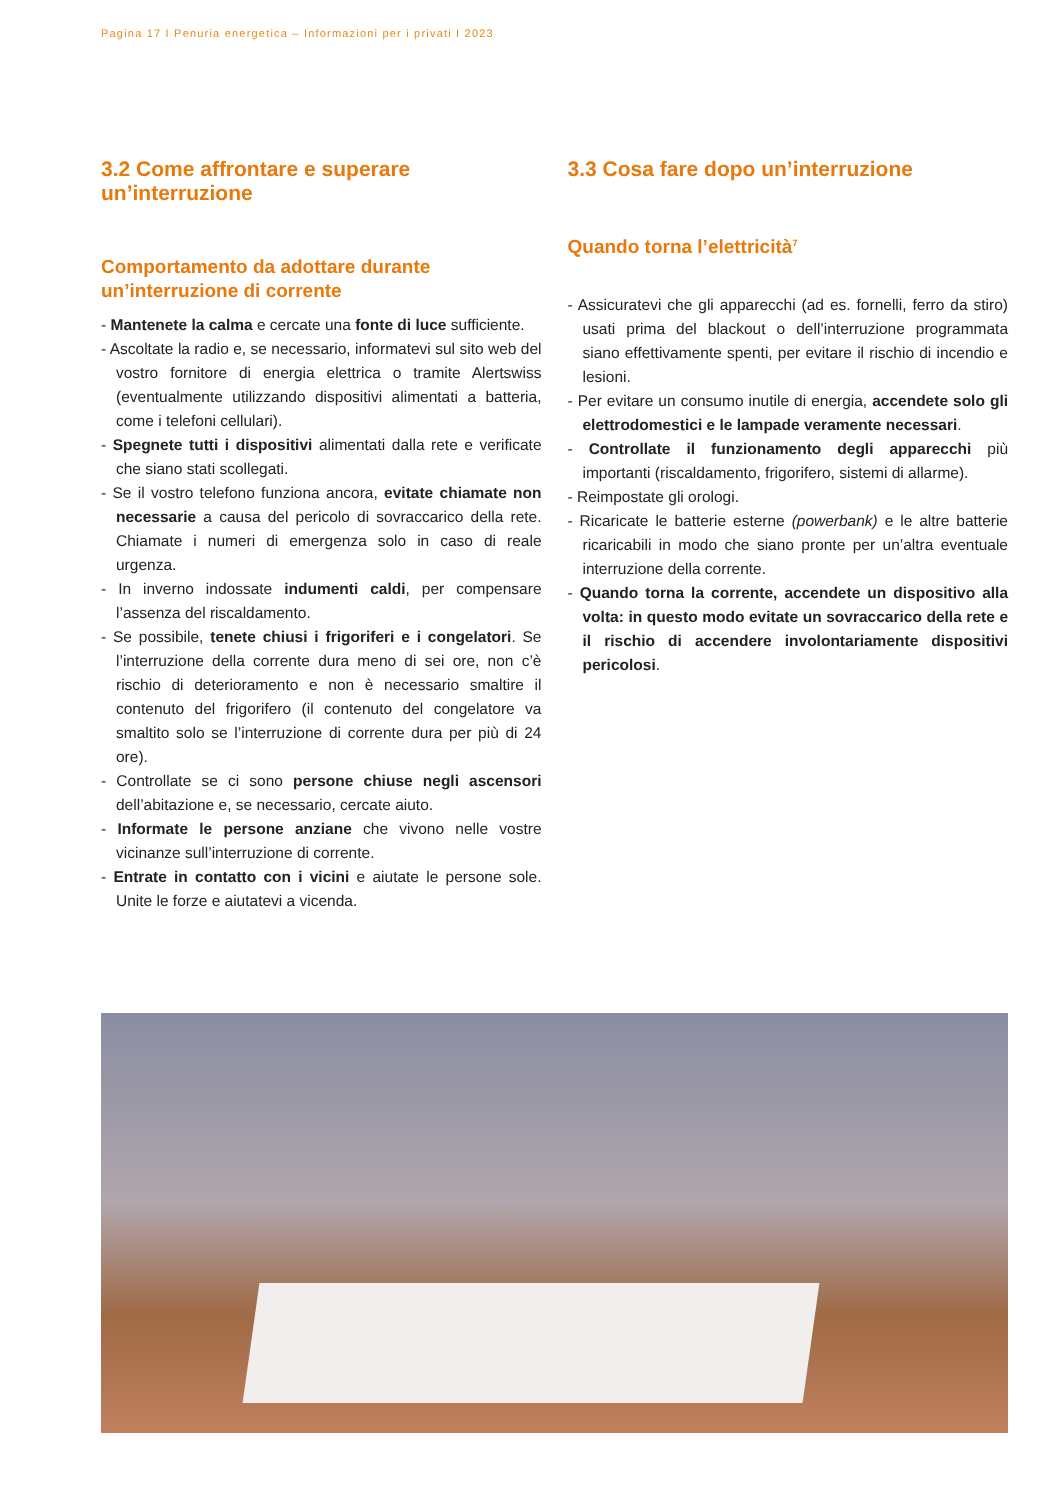Pagina 17 I Penuria energetica – Informazioni per i privati I 2023
3.2 Come affrontare e superare un’interruzione
Comportamento da adottare durante un’interruzione di corrente
- Mantenete la calma e cercate una fonte di luce sufficiente.
- Ascoltate la radio e, se necessario, informatevi sul sito web del vostro fornitore di energia elettrica o tramite Alertswiss (eventualmente utilizzando dispositivi alimentati a batteria, come i telefoni cellulari).
- Spegnete tutti i dispositivi alimentati dalla rete e verificate che siano stati scollegati.
- Se il vostro telefono funziona ancora, evitate chiamate non necessarie a causa del pericolo di sovraccarico della rete. Chiamate i numeri di emergenza solo in caso di reale urgenza.
- In inverno indossate indumenti caldi, per compensare l’assenza del riscaldamento.
- Se possibile, tenete chiusi i frigoriferi e i congelatori. Se l’interruzione della corrente dura meno di sei ore, non c’è rischio di deterioramento e non è necessario smaltire il contenuto del frigorifero (il contenuto del congelatore va smaltito solo se l’interruzione di corrente dura per più di 24 ore).
- Controllate se ci sono persone chiuse negli ascensori dell’abitazione e, se necessario, cercate aiuto.
- Informate le persone anziane che vivono nelle vostre vicinanze sull’interruzione di corrente.
- Entrate in contatto con i vicini e aiutate le persone sole. Unite le forze e aiutatevi a vicenda.
3.3 Cosa fare dopo un’interruzione
Quando torna l’elettricità<sup>7</sup>
- Assicuratevi che gli apparecchi (ad es. fornelli, ferro da stiro) usati prima del blackout o dell’interruzione programmata siano effettivamente spenti, per evitare il rischio di incendio e lesioni.
- Per evitare un consumo inutile di energia, accendete solo gli elettrodomestici e le lampade veramente necessari.
- Controllate il funzionamento degli apparecchi più importanti (riscaldamento, frigorifero, sistemi di allarme).
- Reimpostate gli orologi.
- Ricaricate le batterie esterne (powerbank) e le altre batterie ricaricabili in modo che siano pronte per un’altra eventuale interruzione della corrente.
- Quando torna la corrente, accendete un dispositivo alla volta: in questo modo evitate un sovraccarico della rete e il rischio di accendere involontariamente dispositivi pericolosi.